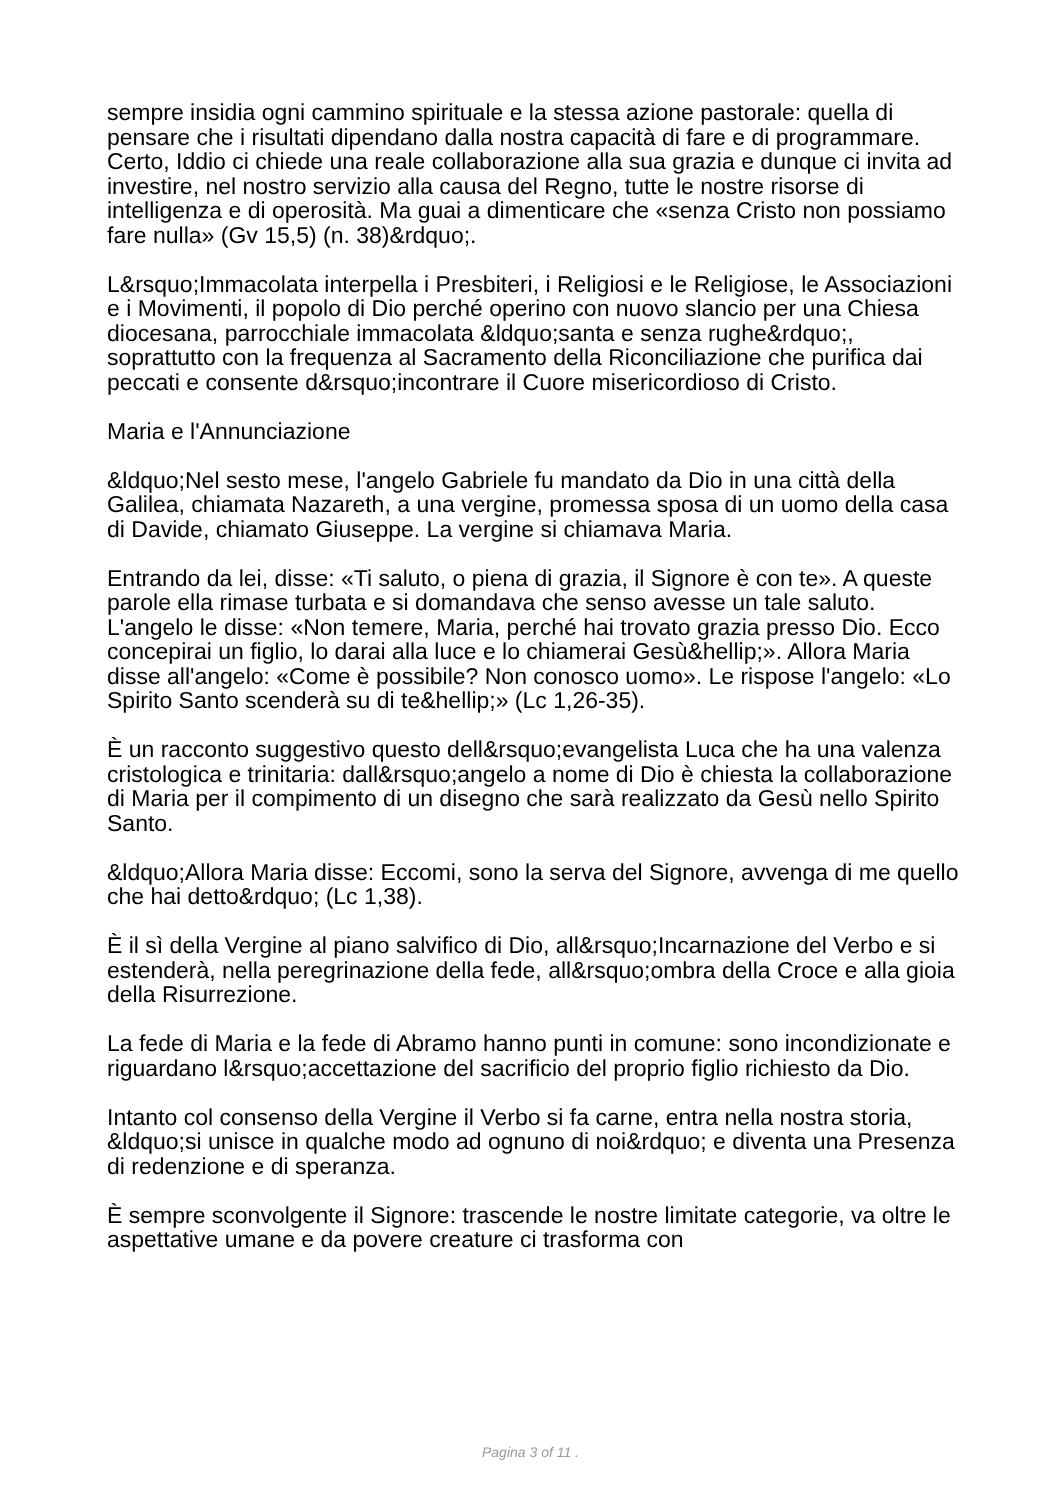sempre insidia ogni cammino spirituale e la stessa azione pastorale: quella di pensare che i risultati dipendano dalla nostra capacità di fare e di programmare. Certo, Iddio ci chiede una reale collaborazione alla sua grazia e dunque ci invita ad investire, nel nostro servizio alla causa del Regno, tutte le nostre risorse di intelligenza e di operosità. Ma guai a dimenticare che «senza Cristo non possiamo fare nulla» (Gv 15,5) (n. 38)&rdquo;.
L&rsquo;Immacolata interpella i Presbiteri, i Religiosi e le Religiose, le Associazioni e i Movimenti, il popolo di Dio perché operino con nuovo slancio per una Chiesa diocesana, parrocchiale immacolata &ldquo;santa e senza rughe&rdquo;, soprattutto con la frequenza al Sacramento della Riconciliazione che purifica dai peccati e consente d&rsquo;incontrare il Cuore misericordioso di Cristo.
Maria e l'Annunciazione
&ldquo;Nel sesto mese, l'angelo Gabriele fu mandato da Dio in una città della Galilea, chiamata Nazareth, a una vergine, promessa sposa di un uomo della casa di Davide, chiamato Giuseppe. La vergine si chiamava Maria.
Entrando da lei, disse: «Ti saluto, o piena di grazia, il Signore è con te». A queste parole ella rimase turbata e si domandava che senso avesse un tale saluto. L'angelo le disse: «Non temere, Maria, perché hai trovato grazia presso Dio. Ecco concepirai un figlio, lo darai alla luce e lo chiamerai Gesù&hellip;». Allora Maria disse all'angelo: «Come è possibile? Non conosco uomo». Le rispose l'angelo: «Lo Spirito Santo scenderà su di te&hellip;» (Lc 1,26-35).
È un racconto suggestivo questo dell&rsquo;evangelista Luca che ha una valenza cristologica e trinitaria: dall&rsquo;angelo a nome di Dio è chiesta la collaborazione di Maria per il compimento di un disegno che sarà realizzato da Gesù nello Spirito Santo.
&ldquo;Allora Maria disse: Eccomi, sono la serva del Signore, avvenga di me quello che hai detto&rdquo; (Lc 1,38).
È il sì della Vergine al piano salvifico di Dio, all&rsquo;Incarnazione del Verbo e si estenderà, nella peregrinazione della fede, all&rsquo;ombra della Croce e alla gioia della Risurrezione.
La fede di Maria e la fede di Abramo hanno punti in comune: sono incondizionate e riguardano l&rsquo;accettazione del sacrificio del proprio figlio richiesto da Dio.
Intanto col consenso della Vergine il Verbo si fa carne, entra nella nostra storia, &ldquo;si unisce in qualche modo ad ognuno di noi&rdquo; e diventa una Presenza di redenzione e di speranza.
È sempre sconvolgente il Signore: trascende le nostre limitate categorie, va oltre le aspettative umane e da povere creature ci trasforma con
Pagina 3 of 11 .